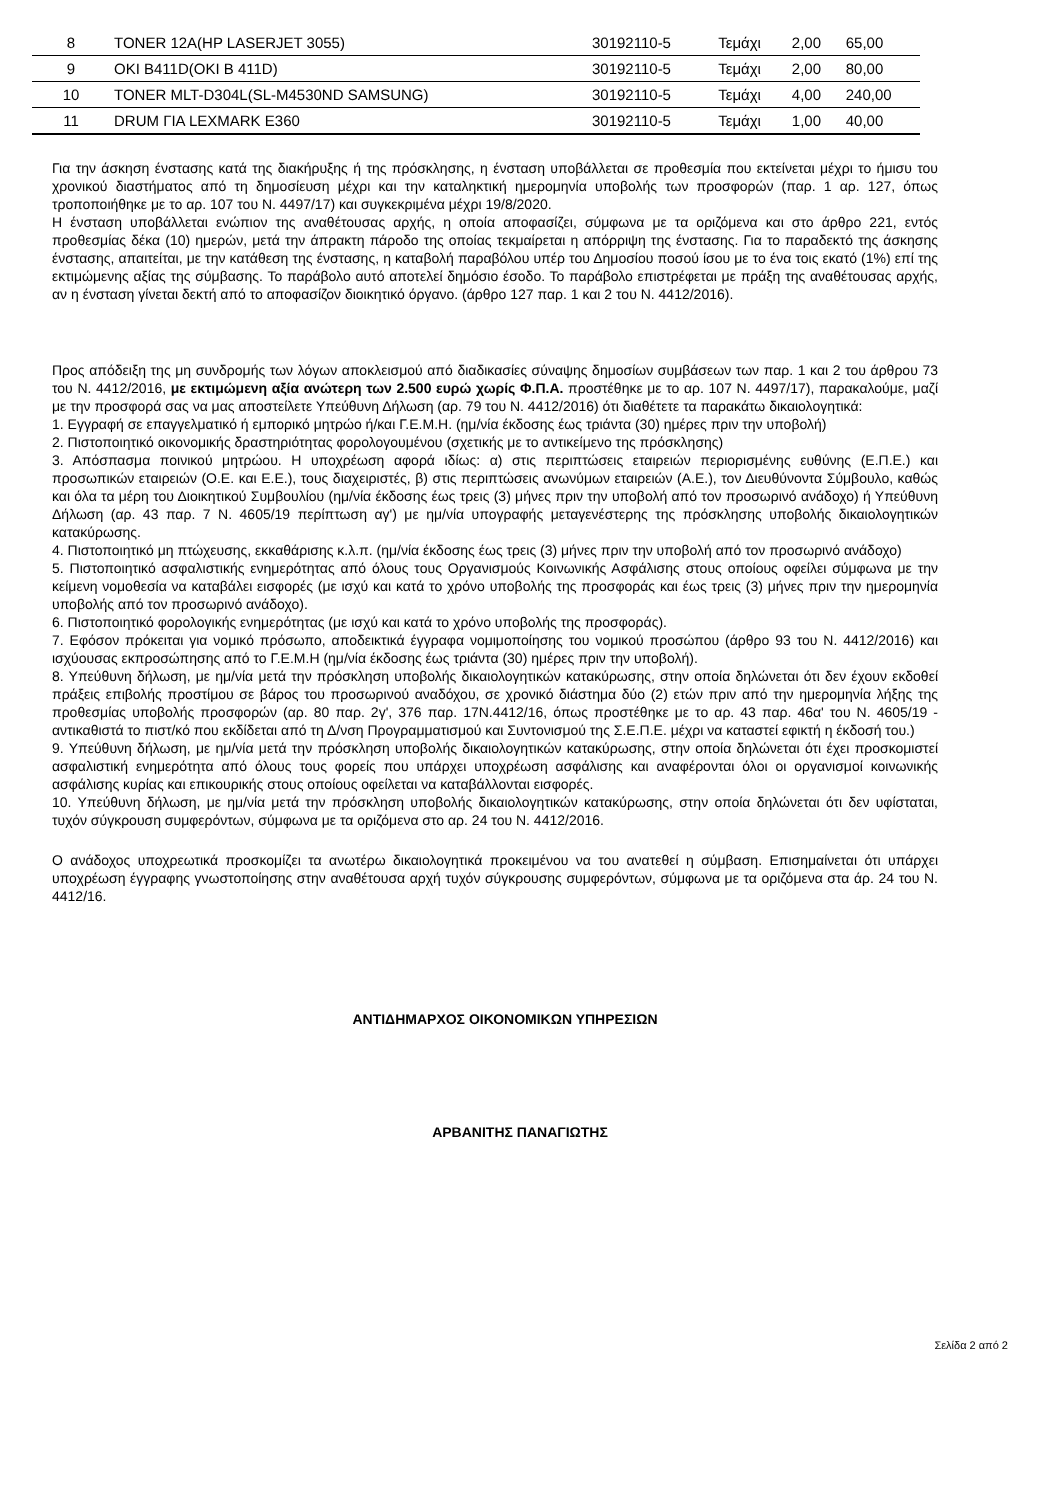| 8 | TONER 12A(HP LASERJET 3055) | 30192110-5 | Τεμάχι | 2,00 | 65,00 |
| 9 | OKI B411D(OKI B 411D) | 30192110-5 | Τεμάχι | 2,00 | 80,00 |
| 10 | TONER MLT-D304L(SL-M4530ND SAMSUNG) | 30192110-5 | Τεμάχι | 4,00 | 240,00 |
| 11 | DRUM ΓΙΑ LEXMARK E360 | 30192110-5 | Τεμάχι | 1,00 | 40,00 |
Για την άσκηση ένστασης κατά της διακήρυξης ή της πρόσκλησης, η ένσταση υποβάλλεται σε προθεσμία που εκτείνεται μέχρι το ήμισυ του χρονικού διαστήματος από τη δημοσίευση μέχρι και την καταληκτική ημερομηνία υποβολής των προσφορών (παρ. 1 αρ. 127, όπως τροποποιήθηκε με το αρ. 107 του Ν. 4497/17) και συγκεκριμένα μέχρι 19/8/2020.
Η ένσταση υποβάλλεται ενώπιον της αναθέτουσας αρχής, η οποία αποφασίζει, σύμφωνα με τα οριζόμενα και στο άρθρο 221, εντός προθεσμίας δέκα (10) ημερών, μετά την άπρακτη πάροδο της οποίας τεκμαίρεται η απόρριψη της ένστασης. Για το παραδεκτό της άσκησης ένστασης, απαιτείται, με την κατάθεση της ένστασης, η καταβολή παραβόλου υπέρ του Δημοσίου ποσού ίσου με το ένα τοις εκατό (1%) επί της εκτιμώμενης αξίας της σύμβασης. Το παράβολο αυτό αποτελεί δημόσιο έσοδο. Το παράβολο επιστρέφεται με πράξη της αναθέτουσας αρχής, αν η ένσταση γίνεται δεκτή από το αποφασίζον διοικητικό όργανο. (άρθρο 127 παρ. 1 και 2 του Ν. 4412/2016).
Προς απόδειξη της μη συνδρομής των λόγων αποκλεισμού από διαδικασίες σύναψης δημοσίων συμβάσεων των παρ. 1 και 2 του άρθρου 73 του Ν. 4412/2016, με εκτιμώμενη αξία ανώτερη των 2.500 ευρώ χωρίς Φ.Π.Α. προστέθηκε με το αρ. 107 Ν. 4497/17), παρακαλούμε, μαζί με την προσφορά σας να μας αποστείλετε Υπεύθυνη Δήλωση (αρ. 79 του Ν. 4412/2016) ότι διαθέτετε τα παρακάτω δικαιολογητικά:
1. Εγγραφή σε επαγγελματικό ή εμπορικό μητρώο ή/και Γ.Ε.Μ.Η. (ημ/νία έκδοσης έως τριάντα (30) ημέρες πριν την υποβολή)
2. Πιστοποιητικό οικονομικής δραστηριότητας φορολογουμένου (σχετικής με το αντικείμενο της πρόσκλησης)
3. Απόσπασμα ποινικού μητρώου. Η υποχρέωση αφορά ιδίως: α) στις περιπτώσεις εταιρειών περιορισμένης ευθύνης (Ε.Π.Ε.) και προσωπικών εταιρειών (Ο.Ε. και Ε.Ε.), τους διαχειριστές, β) στις περιπτώσεις ανωνύμων εταιρειών (Α.Ε.), τον Διευθύνοντα Σύμβουλο, καθώς και όλα τα μέρη του Διοικητικού Συμβουλίου (ημ/νία έκδοσης έως τρεις (3) μήνες πριν την υποβολή από τον προσωρινό ανάδοχο) ή Υπεύθυνη Δήλωση (αρ. 43 παρ. 7 Ν. 4605/19 περίπτωση αγ') με ημ/νία υπογραφής μεταγενέστερης της πρόσκλησης υποβολής δικαιολογητικών κατακύρωσης.
4. Πιστοποιητικό μη πτώχευσης, εκκαθάρισης κ.λ.π. (ημ/νία έκδοσης έως τρεις (3) μήνες πριν την υποβολή από τον προσωρινό ανάδοχο)
5. Πιστοποιητικό ασφαλιστικής ενημερότητας από όλους τους Οργανισμούς Κοινωνικής Ασφάλισης στους οποίους οφείλει σύμφωνα με την κείμενη νομοθεσία να καταβάλει εισφορές (με ισχύ και κατά το χρόνο υποβολής της προσφοράς και έως τρεις (3) μήνες πριν την ημερομηνία υποβολής από τον προσωρινό ανάδοχο).
6. Πιστοποιητικό φορολογικής ενημερότητας (με ισχύ και κατά το χρόνο υποβολής της προσφοράς).
7. Εφόσον πρόκειται για νομικό πρόσωπο, αποδεικτικά έγγραφα νομιμοποίησης του νομικού προσώπου (άρθρο 93 του Ν. 4412/2016) και ισχύουσας εκπροσώπησης από το Γ.Ε.Μ.Η (ημ/νία έκδοσης έως τριάντα (30) ημέρες πριν την υποβολή).
8. Υπεύθυνη δήλωση, με ημ/νία μετά την πρόσκληση υποβολής δικαιολογητικών κατακύρωσης, στην οποία δηλώνεται ότι δεν έχουν εκδοθεί πράξεις επιβολής προστίμου σε βάρος του προσωρινού αναδόχου, σε χρονικό διάστημα δύο (2) ετών πριν από την ημερομηνία λήξης της προθεσμίας υποβολής προσφορών (αρ. 80 παρ. 2γ', 376 παρ. 17Ν.4412/16, όπως προστέθηκε με το αρ. 43 παρ. 46α' του Ν. 4605/19 - αντικαθιστά το πιστ/κό που εκδίδεται από τη Δ/νση Προγραμματισμού και Συντονισμού της Σ.Ε.Π.Ε. μέχρι να καταστεί εφικτή η έκδοσή του.)
9. Υπεύθυνη δήλωση, με ημ/νία μετά την πρόσκληση υποβολής δικαιολογητικών κατακύρωσης, στην οποία δηλώνεται ότι έχει προσκομιστεί ασφαλιστική ενημερότητα από όλους τους φορείς που υπάρχει υποχρέωση ασφάλισης και αναφέρονται όλοι οι οργανισμοί κοινωνικής ασφάλισης κυρίας και επικουρικής στους οποίους οφείλεται να καταβάλλονται εισφορές.
10. Υπεύθυνη δήλωση, με ημ/νία μετά την πρόσκληση υποβολής δικαιολογητικών κατακύρωσης, στην οποία δηλώνεται ότι δεν υφίσταται, τυχόν σύγκρουση συμφερόντων, σύμφωνα με τα οριζόμενα στο αρ. 24 του Ν. 4412/2016.
Ο ανάδοχος υποχρεωτικά προσκομίζει τα ανωτέρω δικαιολογητικά προκειμένου να του ανατεθεί η σύμβαση. Επισημαίνεται ότι υπάρχει υποχρέωση έγγραφης γνωστοποίησης στην αναθέτουσα αρχή τυχόν σύγκρουσης συμφερόντων, σύμφωνα με τα οριζόμενα στα άρ. 24 του Ν. 4412/16.
ΑΝΤΙΔΗΜΑΡΧΟΣ ΟΙΚΟΝΟΜΙΚΩΝ ΥΠΗΡΕΣΙΩΝ
ΑΡΒΑΝΙΤΗΣ ΠΑΝΑΓΙΩΤΗΣ
Σελίδα 2 από 2